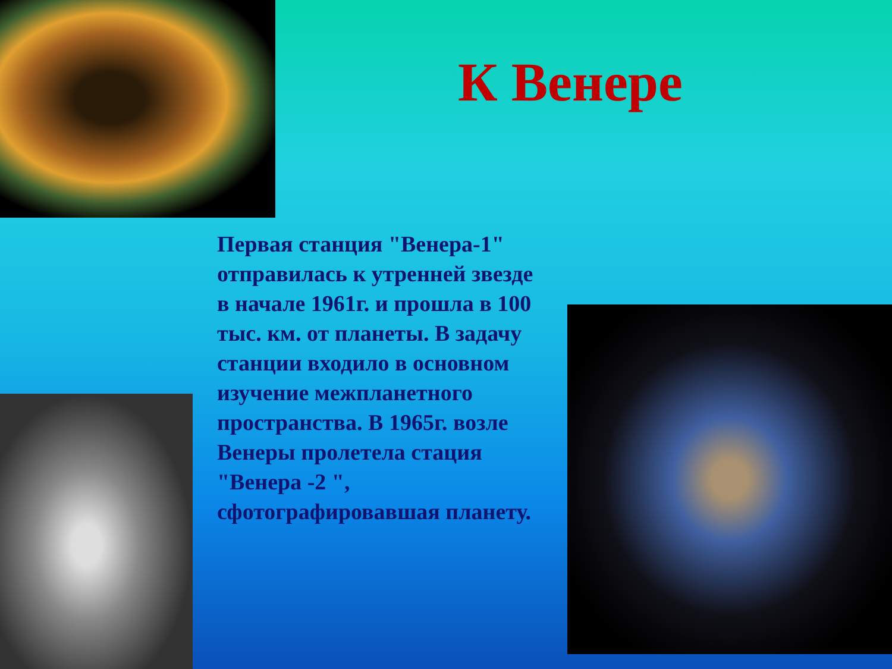К Венере
Первая станция "Венера-1" отправилась к утренней звезде в начале 1961г. и прошла в 100 тыс. км. от планеты. В задачу станции входило в основном изучение межпланетного пространства. В 1965г. возле Венеры пролетела стация "Венера -2 ", сфотографировавшая планету.